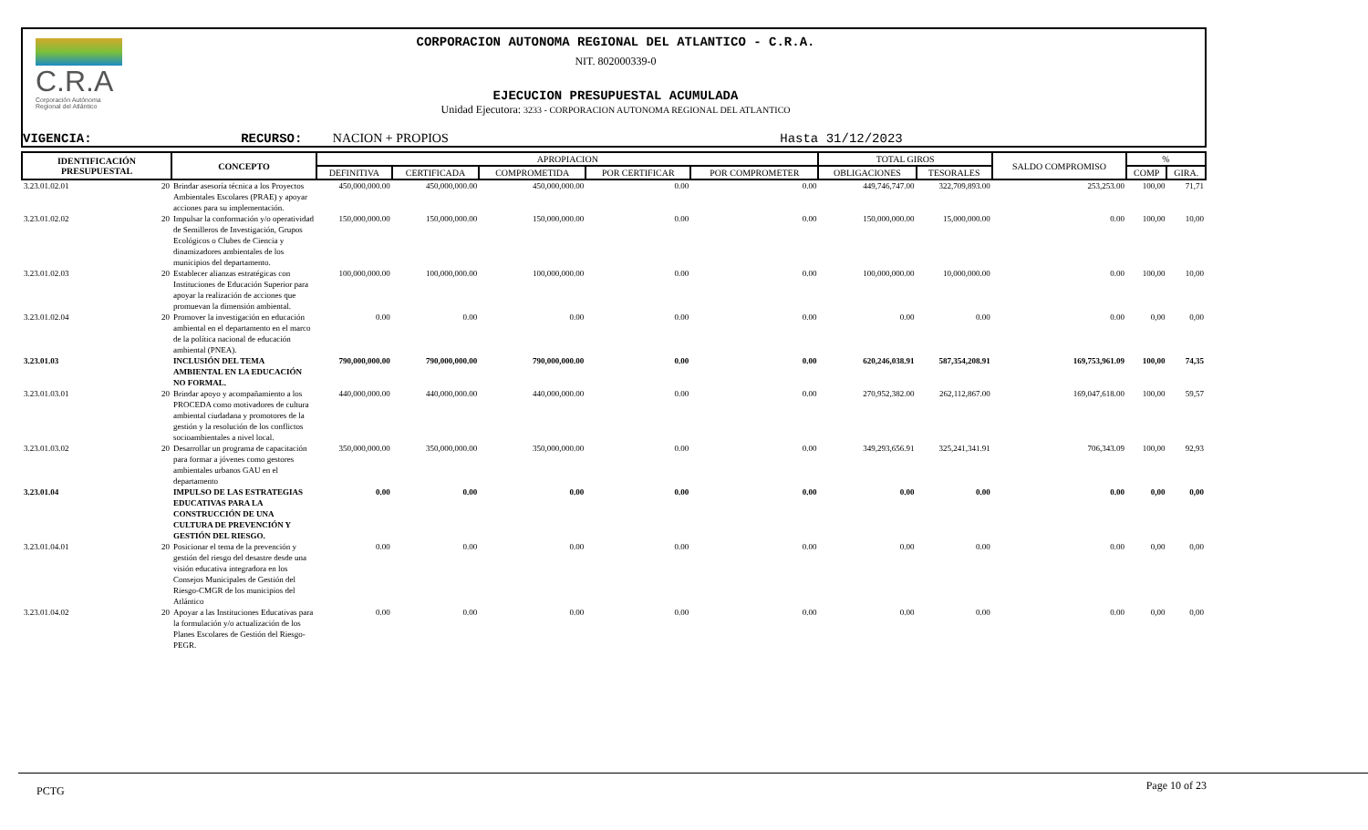C.R.A
Corporación Autónoma Regional del Atlántico
CORPORACION AUTONOMA REGIONAL DEL ATLANTICO - C.R.A.
NIT. 802000339-0
EJECUCION PRESUPUESTAL ACUMULADA
Unidad Ejecutora: 3233 - CORPORACION AUTONOMA REGIONAL DEL ATLANTICO
VIGENCIA: RECURSO: NACION + PROPIOS Hasta 31/12/2023
| IDENTIFICACIÓN PRESUPUESTAL | CONCEPTO | APROPIACION | | | | | TOTAL GIROS | | SALDO COMPROMISO | % | |
| --- | --- | --- | --- | --- | --- | --- | --- | --- | --- | --- | --- |
| | | DEFINITIVA | CERTIFICADA | COMPROMETIDA | POR CERTIFICAR | POR COMPROMETER | OBLIGACIONES | TESORALES | | COMP | GIRA. |
| 3.23.01.02.01 20 | Brindar asesoría técnica a los Proyectos Ambientales Escolares (PRAE) y apoyar acciones para su implementación. | 450,000,000.00 | 450,000,000.00 | 450,000,000.00 | 0.00 | 0.00 | 449,746,747.00 | 322,709,893.00 | 253,253.00 | 100,00 | 71,71 |
| 3.23.01.02.02 20 | Impulsar la conformación y/o operatividad de Semilleros de Investigación, Grupos Ecológicos o Clubes de Ciencia y dinamizadores ambientales de los municipios del departamento. | 150,000,000.00 | 150,000,000.00 | 150,000,000.00 | 0.00 | 0.00 | 150,000,000.00 | 15,000,000.00 | 0.00 | 100,00 | 10,00 |
| 3.23.01.02.03 20 | Establecer alianzas estratégicas con Instituciones de Educación Superior para apoyar la realización de acciones que promuevan la dimensión ambiental. | 100,000,000.00 | 100,000,000.00 | 100,000,000.00 | 0.00 | 0.00 | 100,000,000.00 | 10,000,000.00 | 0.00 | 100,00 | 10,00 |
| 3.23.01.02.04 20 | Promover la investigación en educación ambiental en el departamento en el marco de la política nacional de educación ambiental (PNEA). | 0.00 | 0.00 | 0.00 | 0.00 | 0.00 | 0.00 | 0.00 | 0.00 | 0,00 | 0,00 |
| 3.23.01.03 | INCLUSIÓN DEL TEMA AMBIENTAL EN LA EDUCACIÓN NO FORMAL. | 790,000,000.00 | 790,000,000.00 | 790,000,000.00 | 0.00 | 0.00 | 620,246,038.91 | 587,354,208.91 | 169,753,961.09 | 100,00 | 74,35 |
| 3.23.01.03.01 20 | Brindar apoyo y acompañamiento a los PROCEDA como motivadores de cultura ambiental ciudadana y promotores de la gestión y la resolución de los conflictos socioambientales a nivel local. | 440,000,000.00 | 440,000,000.00 | 440,000,000.00 | 0.00 | 0.00 | 270,952,382.00 | 262,112,867.00 | 169,047,618.00 | 100,00 | 59,57 |
| 3.23.01.03.02 20 | Desarrollar un programa de capacitación para formar a jóvenes como gestores ambientales urbanos GAU en el departamento | 350,000,000.00 | 350,000,000.00 | 350,000,000.00 | 0.00 | 0.00 | 349,293,656.91 | 325,241,341.91 | 706,343.09 | 100,00 | 92,93 |
| 3.23.01.04 | IMPULSO DE LAS ESTRATEGIAS EDUCATIVAS PARA LA CONSTRUCCIÓN DE UNA CULTURA DE PREVENCIÓN Y GESTIÓN DEL RIESGO. | 0.00 | 0.00 | 0.00 | 0.00 | 0.00 | 0.00 | 0.00 | 0.00 | 0,00 | 0,00 |
| 3.23.01.04.01 20 | Posicionar el tema de la prevención y gestión del riesgo del desastre desde una visión educativa integradora en los Consejos Municipales de Gestión del Riesgo-CMGR de los municipios del Atlántico | 0.00 | 0.00 | 0.00 | 0.00 | 0.00 | 0.00 | 0.00 | 0.00 | 0,00 | 0,00 |
| 3.23.01.04.02 20 | Apoyar a las Instituciones Educativas para la formulación y/o actualización de los Planes Escolares de Gestión del Riesgo-PEGR. | 0.00 | 0.00 | 0.00 | 0.00 | 0.00 | 0.00 | 0.00 | 0.00 | 0,00 | 0,00 |
PCTG Page 10 of 23